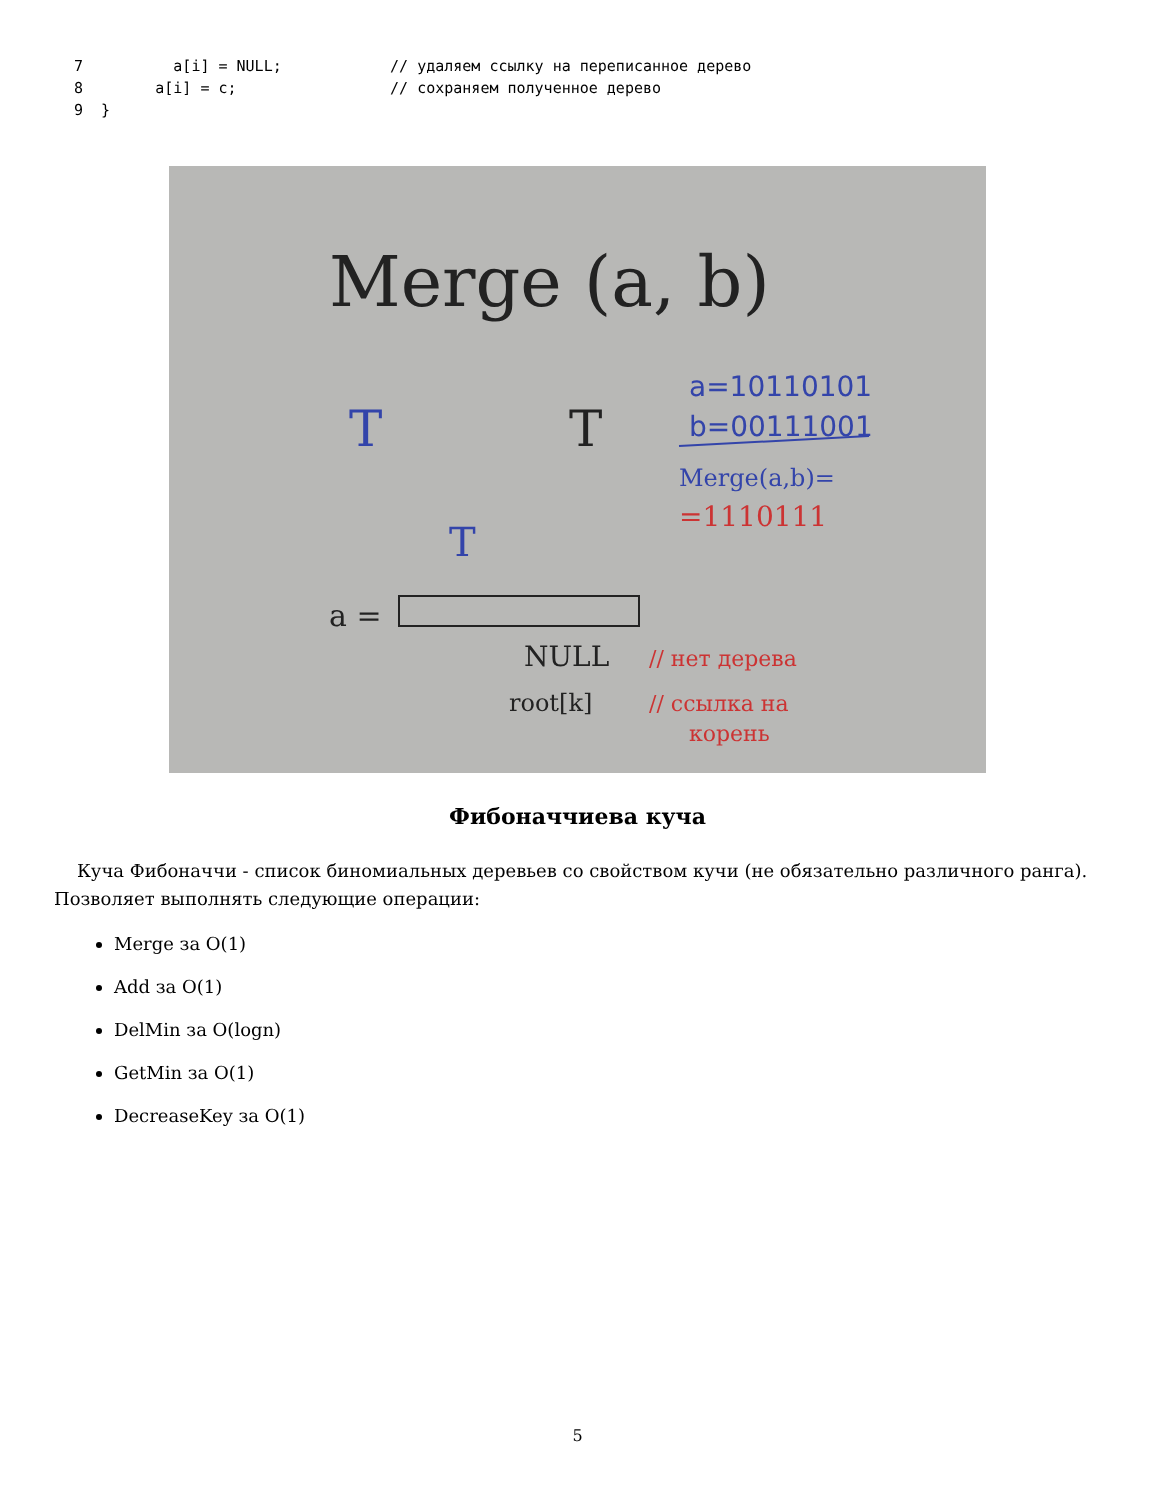7          a[i] = NULL;            // удаляем ссылку на переписанное дерево
8        a[i] = c;                 // сохраняем полученное дерево
9  }
Merge (a, b)
a=10110101
b=00111001
Merge(a,b)=
=1110111
T
T
T
a =
NULL
root[k]
// нет дерева
// ссылка на
корень
Фибоначчиева куча
Куча Фибоначчи - список биномиальных деревьев со свойством кучи (не обязательно различного ранга).
Позволяет выполнять следующие операции:
Merge за O(1)
Add за O(1)
DelMin за O(logn)
GetMin за O(1)
DecreaseKey за O(1)
5